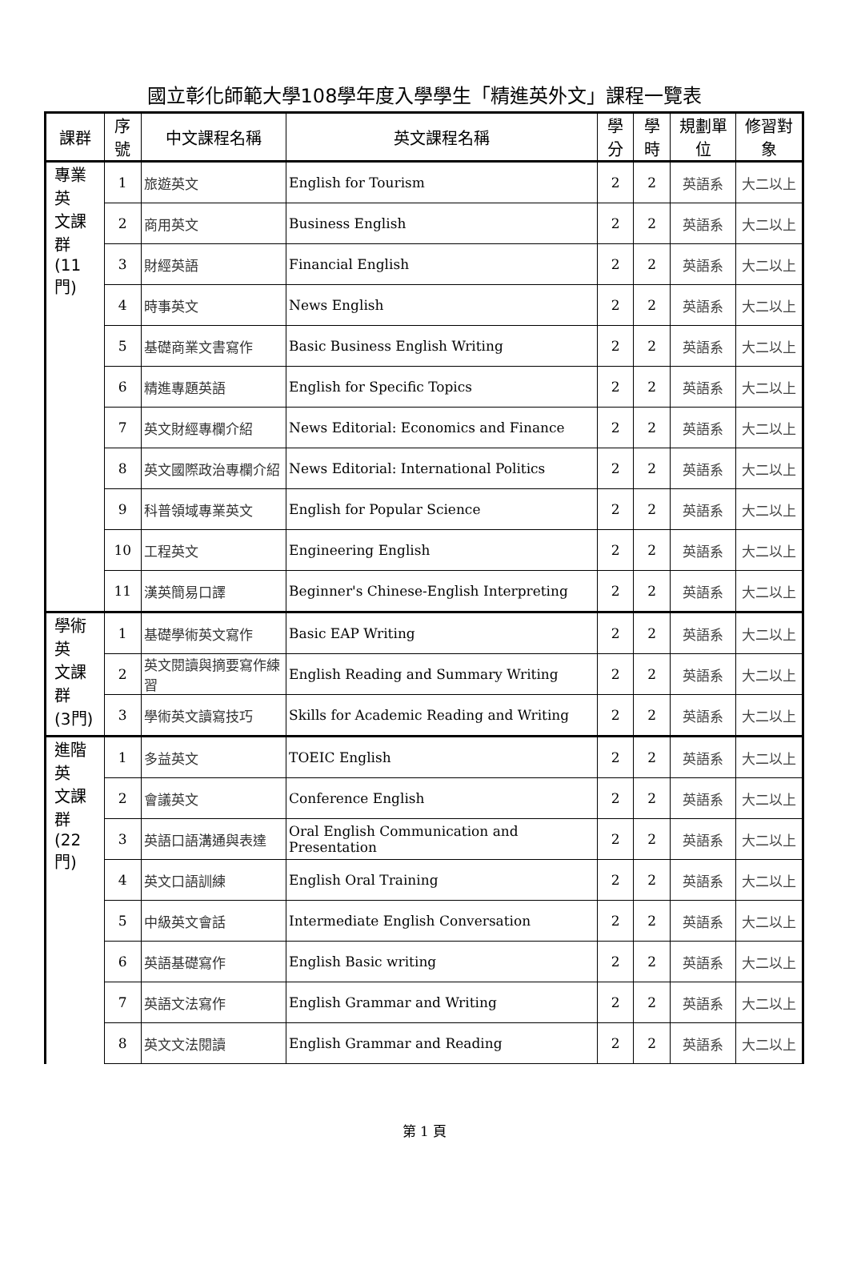國立彰化師範大學108學年度入學學生「精進英外文」課程一覽表
| 課群 | 序號 | 中文課程名稱 | 英文課程名稱 | 學分 | 學時 | 規劃單位 | 修習對象 |
| --- | --- | --- | --- | --- | --- | --- | --- |
| 專業英 文課群 (11門) | 1 | 旅遊英文 | English for Tourism | 2 | 2 | 英語系 | 大二以上 |
| | 2 | 商用英文 | Business English | 2 | 2 | 英語系 | 大二以上 |
| | 3 | 財經英語 | Financial English | 2 | 2 | 英語系 | 大二以上 |
| | 4 | 時事英文 | News English | 2 | 2 | 英語系 | 大二以上 |
| | 5 | 基礎商業文書寫作 | Basic Business English Writing | 2 | 2 | 英語系 | 大二以上 |
| | 6 | 精進專題英語 | English for Specific Topics | 2 | 2 | 英語系 | 大二以上 |
| | 7 | 英文財經專欄介紹 | News Editorial: Economics and Finance | 2 | 2 | 英語系 | 大二以上 |
| | 8 | 英文國際政治專欄介紹 | News Editorial: International Politics | 2 | 2 | 英語系 | 大二以上 |
| | 9 | 科普領域專業英文 | English for Popular Science | 2 | 2 | 英語系 | 大二以上 |
| | 10 | 工程英文 | Engineering English | 2 | 2 | 英語系 | 大二以上 |
| | 11 | 漢英簡易口譯 | Beginner's Chinese-English Interpreting | 2 | 2 | 英語系 | 大二以上 |
| 學術英 文課群 (3門) | 1 | 基礎學術英文寫作 | Basic EAP Writing | 2 | 2 | 英語系 | 大二以上 |
| | 2 | 英文閱讀與摘要寫作練習 | English Reading and Summary Writing | 2 | 2 | 英語系 | 大二以上 |
| | 3 | 學術英文讀寫技巧 | Skills for Academic Reading and Writing | 2 | 2 | 英語系 | 大二以上 |
| 進階英 文課群 (22門) | 1 | 多益英文 | TOEIC English | 2 | 2 | 英語系 | 大二以上 |
| | 2 | 會議英文 | Conference English | 2 | 2 | 英語系 | 大二以上 |
| | 3 | 英語口語溝通與表達 | Oral English Communication and Presentation | 2 | 2 | 英語系 | 大二以上 |
| | 4 | 英文口語訓練 | English Oral Training | 2 | 2 | 英語系 | 大二以上 |
| | 5 | 中級英文會話 | Intermediate English Conversation | 2 | 2 | 英語系 | 大二以上 |
| | 6 | 英語基礎寫作 | English Basic writing | 2 | 2 | 英語系 | 大二以上 |
| | 7 | 英語文法寫作 | English Grammar and Writing | 2 | 2 | 英語系 | 大二以上 |
| | 8 | 英文文法閱讀 | English Grammar and Reading | 2 | 2 | 英語系 | 大二以上 |
第 1 頁